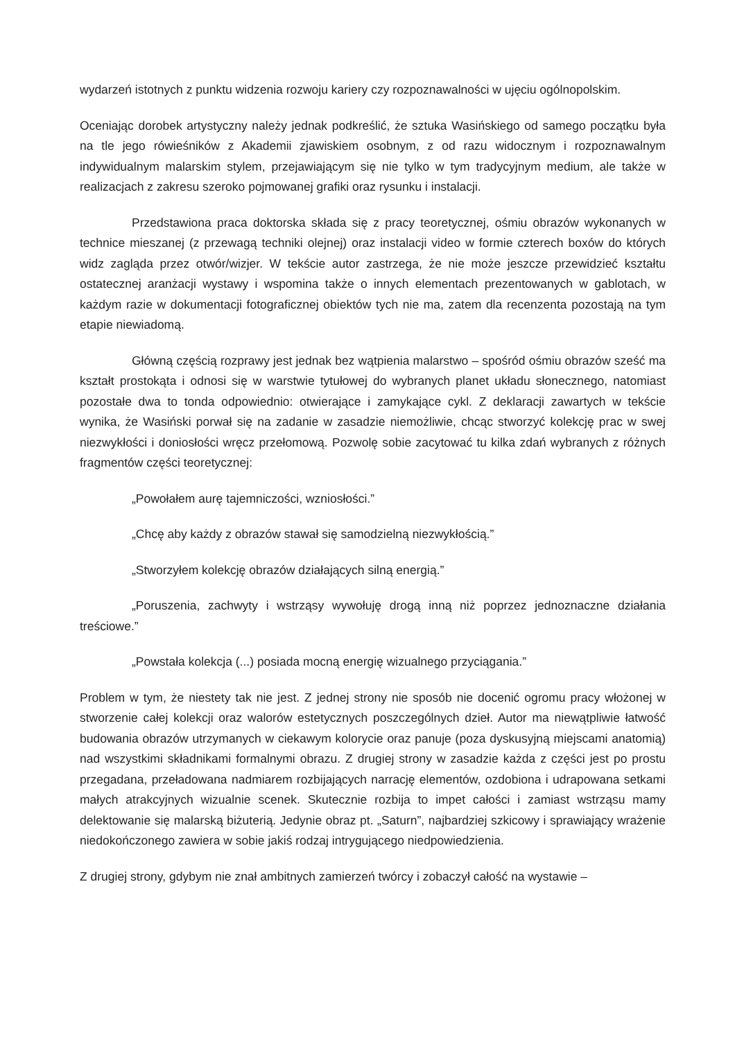wydarzeń istotnych z punktu widzenia rozwoju kariery czy rozpoznawalności w ujęciu ogólnopolskim.
Oceniając dorobek artystyczny należy jednak podkreślić, że sztuka Wasińskiego od samego początku była na tle jego rówieśników z Akademii zjawiskiem osobnym, z od razu widocznym i rozpoznawalnym indywidualnym malarskim stylem, przejawiającym się nie tylko w tym tradycyjnym medium, ale także w realizacjach z zakresu szeroko pojmowanej grafiki oraz rysunku i instalacji.
Przedstawiona praca doktorska składa się z pracy teoretycznej, ośmiu obrazów wykonanych w technice mieszanej (z przewagą techniki olejnej) oraz instalacji video w formie czterech boxów do których widz zagląda przez otwór/wizjer. W tekście autor zastrzega, że nie może jeszcze przewidzieć kształtu ostatecznej aranżacji wystawy i wspomina także o innych elementach prezentowanych w gablotach, w każdym razie w dokumentacji fotograficznej obiektów tych nie ma, zatem dla recenzenta pozostają na tym etapie niewiadomą.
Główną częścią rozprawy jest jednak bez wątpienia malarstwo – spośród ośmiu obrazów sześć ma kształt prostokąta i odnosi się w warstwie tytułowej do wybranych planet układu słonecznego, natomiast pozostałe dwa to tonda odpowiednio: otwierające i zamykające cykl. Z deklaracji zawartych w tekście wynika, że Wasiński porwał się na zadanie w zasadzie niemożliwie, chcąc stworzyć kolekcję prac w swej niezwykłości i doniosłości wręcz przełomową. Pozwolę sobie zacytować tu kilka zdań wybranych z różnych fragmentów części teoretycznej:
„Powołałem aurę tajemniczości, wzniosłości.”
„Chcę aby każdy z obrazów stawał się samodzielną niezwykłością.”
„Stworzyłem kolekcję obrazów działających silną energią.”
„Poruszenia, zachwyty i wstrząsy wywołuję drogą inną niż poprzez jednoznaczne działania treściowe.”
„Powstała kolekcja (...) posiada mocną energię wizualnego przyciągania.”
Problem w tym, że niestety tak nie jest. Z jednej strony nie sposób nie docenić ogromu pracy włożonej w stworzenie całej kolekcji oraz walorów estetycznych poszczególnych dzieł. Autor ma niewątpliwie łatwość budowania obrazów utrzymanych w ciekawym kolorycie oraz panuje (poza dyskusyjną miejscami anatomią) nad wszystkimi składnikami formalnymi obrazu. Z drugiej strony w zasadzie każda z części jest po prostu przegadana, przeładowana nadmiarem rozbijających narrację elementów, ozdobiona i udrapowana setkami małych atrakcyjnych wizualnie scenek. Skutecznie rozbija to impet całości i zamiast wstrząsu mamy delektowanie się malarską biżuterią. Jedynie obraz pt. „Saturn”, najbardziej szkicowy i sprawiający wrażenie niedokończonego zawiera w sobie jakiś rodzaj intrygującego niedpowiedzienia.
Z drugiej strony, gdybym nie znał ambitnych zamierzeń twórcy i zobaczył całość na wystawie –